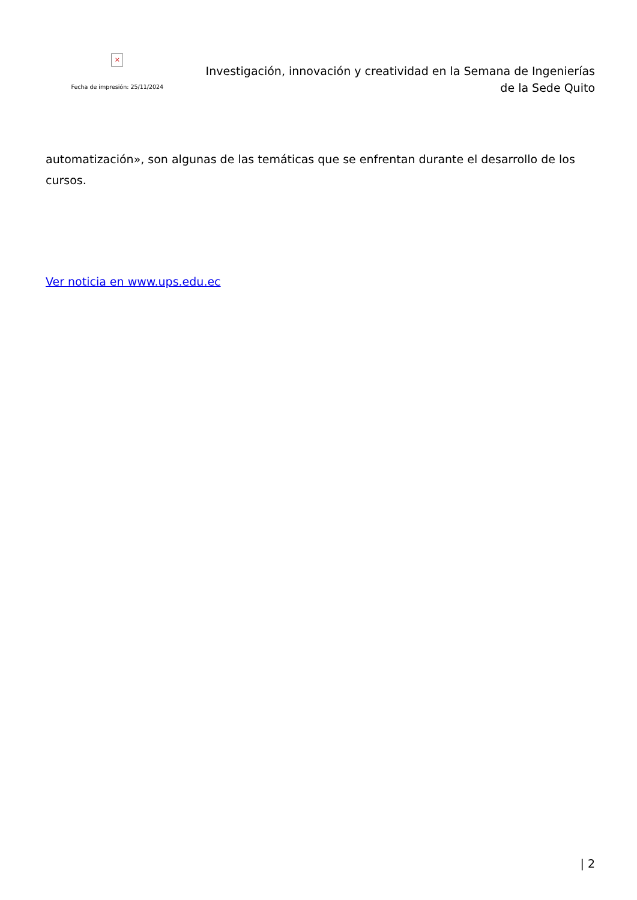×
Fecha de impresión: 25/11/2024
Investigación, innovación y creatividad en la Semana de Ingenierías de la Sede Quito
automatización», son algunas de las temáticas que se enfrentan durante el desarrollo de los cursos.
Ver noticia en www.ups.edu.ec
| 2